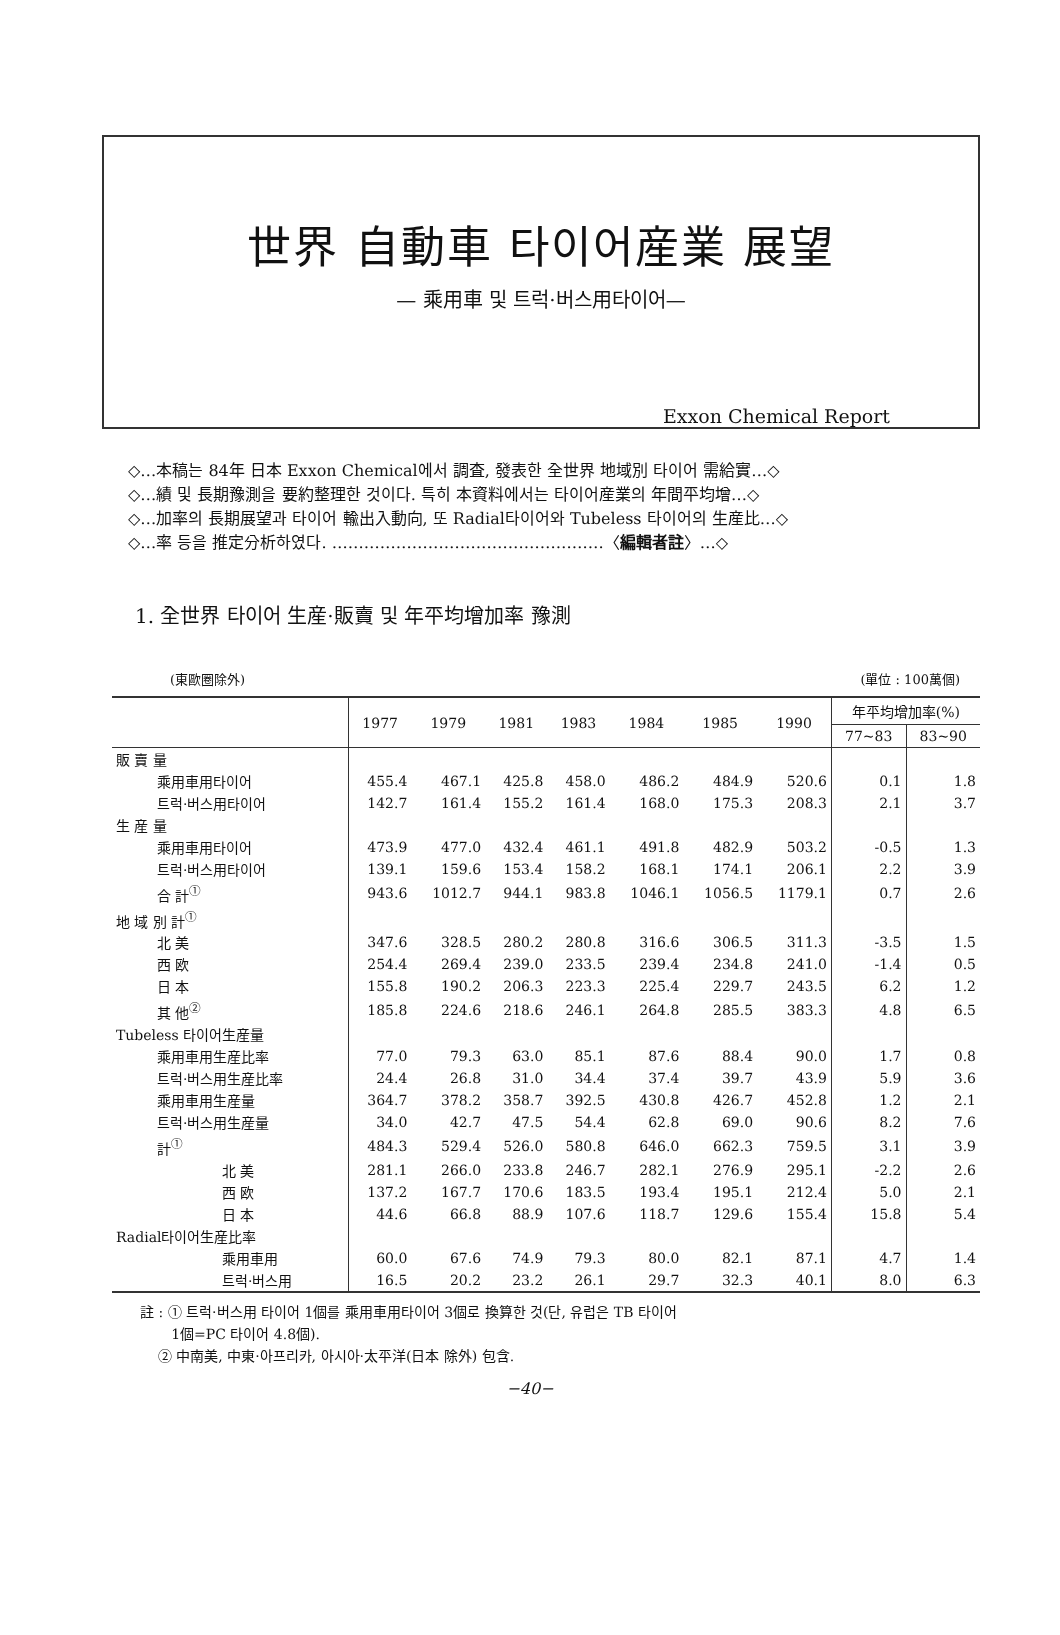世界 自動車 타이어産業 展望
— 乘用車 및 트럭·버스用타이어—
Exxon Chemical Report
◇…本稿는 84年 日本 Exxon Chemical에서 調査, 發表한 全世界 地域別 타이어 需給實…◇
◇…績 및 長期豫測을 要約整理한 것이다. 특히 本資料에서는 타이어産業의 年間平均增…◇
◇…加率의 長期展望과 타이어 輸出入動向, 또 Radial타이어와 Tubeless 타이어의 生産比…◇
◇…率 등을 推定分析하였다. ……………………………………………〈編輯者註〉…◇
1. 全世界 타이어 生産·販賣 및 年平均增加率 豫測
(東歐圈除外) (單位 : 100萬個)
| | 1977 | 1979 | 1981 | 1983 | 1984 | 1985 | 1990 | 年平均增加率(%) | |
| --- | --- | --- | --- | --- | --- | --- | --- | --- | --- |
| | | | | | | | | 77~83 | 83~90 |
| 販 賣 量 | | | | | | | | | |
| 乘用車用타이어 | 455.4 | 467.1 | 425.8 | 458.0 | 486.2 | 484.9 | 520.6 | 0.1 | 1.8 |
| 트럭·버스用타이어 | 142.7 | 161.4 | 155.2 | 161.4 | 168.0 | 175.3 | 208.3 | 2.1 | 3.7 |
| 生 産 量 | | | | | | | | | |
| 乘用車用타이어 | 473.9 | 477.0 | 432.4 | 461.1 | 491.8 | 482.9 | 503.2 | -0.5 | 1.3 |
| 트럭·버스用타이어 | 139.1 | 159.6 | 153.4 | 158.2 | 168.1 | 174.1 | 206.1 | 2.2 | 3.9 |
| 合 計<sup>①</sup> | 943.6 | 1012.7 | 944.1 | 983.8 | 1046.1 | 1056.5 | 1179.1 | 0.7 | 2.6 |
| 地 域 別 計<sup>①</sup> | | | | | | | | | |
| 北 美 | 347.6 | 328.5 | 280.2 | 280.8 | 316.6 | 306.5 | 311.3 | -3.5 | 1.5 |
| 西 欧 | 254.4 | 269.4 | 239.0 | 233.5 | 239.4 | 234.8 | 241.0 | -1.4 | 0.5 |
| 日 本 | 155.8 | 190.2 | 206.3 | 223.3 | 225.4 | 229.7 | 243.5 | 6.2 | 1.2 |
| 其 他<sup>②</sup> | 185.8 | 224.6 | 218.6 | 246.1 | 264.8 | 285.5 | 383.3 | 4.8 | 6.5 |
| Tubeless 타이어生産量 | | | | | | | | | |
| 乘用車用生産比率 | 77.0 | 79.3 | 63.0 | 85.1 | 87.6 | 88.4 | 90.0 | 1.7 | 0.8 |
| 트럭·버스用生産比率 | 24.4 | 26.8 | 31.0 | 34.4 | 37.4 | 39.7 | 43.9 | 5.9 | 3.6 |
| 乘用車用生産量 | 364.7 | 378.2 | 358.7 | 392.5 | 430.8 | 426.7 | 452.8 | 1.2 | 2.1 |
| 트럭·버스用生産量 | 34.0 | 42.7 | 47.5 | 54.4 | 62.8 | 69.0 | 90.6 | 8.2 | 7.6 |
| 計<sup>①</sup> | 484.3 | 529.4 | 526.0 | 580.8 | 646.0 | 662.3 | 759.5 | 3.1 | 3.9 |
| 北 美 | 281.1 | 266.0 | 233.8 | 246.7 | 282.1 | 276.9 | 295.1 | -2.2 | 2.6 |
| 西 欧 | 137.2 | 167.7 | 170.6 | 183.5 | 193.4 | 195.1 | 212.4 | 5.0 | 2.1 |
| 日 本 | 44.6 | 66.8 | 88.9 | 107.6 | 118.7 | 129.6 | 155.4 | 15.8 | 5.4 |
| Radial타이어生産比率 | | | | | | | | | |
| 乘用車用 | 60.0 | 67.6 | 74.9 | 79.3 | 80.0 | 82.1 | 87.1 | 4.7 | 1.4 |
| 트럭·버스用 | 16.5 | 20.2 | 23.2 | 26.1 | 29.7 | 32.3 | 40.1 | 8.0 | 6.3 |
註 : ① 트럭·버스用 타이어 1個를 乘用車用타이어 3個로 換算한 것(단, 유럽은 TB 타이어
1個=PC 타이어 4.8個).
② 中南美, 中東·아프리카, 아시아·太平洋(日本 除外) 包含.
−40−